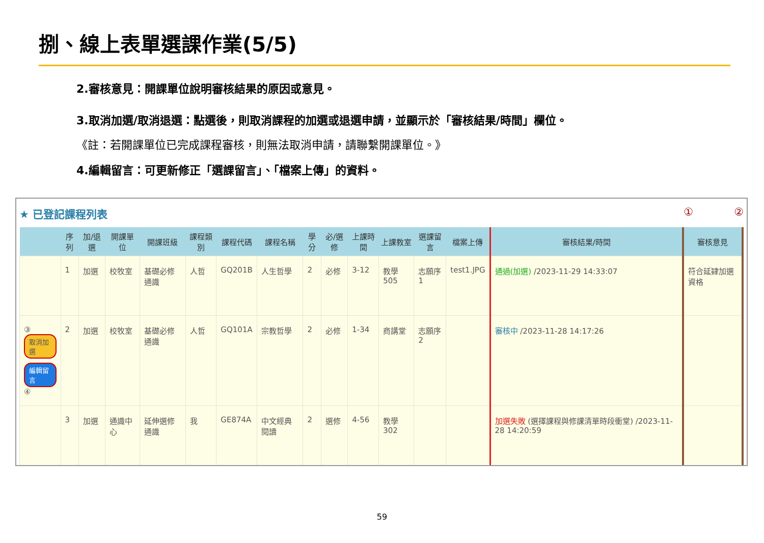捌、線上表單選課作業(5/5)
2.審核意見：開課單位說明審核結果的原因或意見。
3.取消加選/取消退選：點選後，則取消課程的加選或退選申請，並顯示於「審核結果/時間」欄位。
《註：若開課單位已完成課程審核，則無法取消申請，請聯繫開課單位。》
4.編輯留言：可更新修正「選課留言」、「檔案上傳」的資料。
★ 已登記課程列表 ① ②
| | 序列 | 加/退選 | 開課單位 | 開課班級 | 課程類別 | 課程代碼 | 課程名稱 | 學分 | 必/選修 | 上課時間 | 上課教室 | 選課留言 | 檔案上傳 | 審核結果/時間 | 審核意見 |
| --- | --- | --- | --- | --- | --- | --- | --- | --- | --- | --- | --- | --- | --- | --- | --- |
| | 1 | 加選 | 校牧室 | 基礎必修通識 | 人哲 | GQ201B | 人生哲學 | 2 | 必修 | 3-12 | 教學505 | 志願序1 | test1.JPG | 通過(加選) /2023-11-29 14:33:07 | 符合延肄加選資格 |
| ③ 取消加選 編輯留言 ④ | 2 | 加選 | 校牧室 | 基礎必修通識 | 人哲 | GQ101A | 宗教哲學 | 2 | 必修 | 1-34 | 商講堂 | 志願序2 | | 審核中 /2023-11-28 14:17:26 | |
| | 3 | 加選 | 通識中心 | 延伸選修通識 | 我 | GE874A | 中文經典閱讀 | 2 | 選修 | 4-56 | 教學302 | | | 加選失敗 (選擇課程與修課清單時段衝堂) /2023-11-28 14:20:59 | |
59